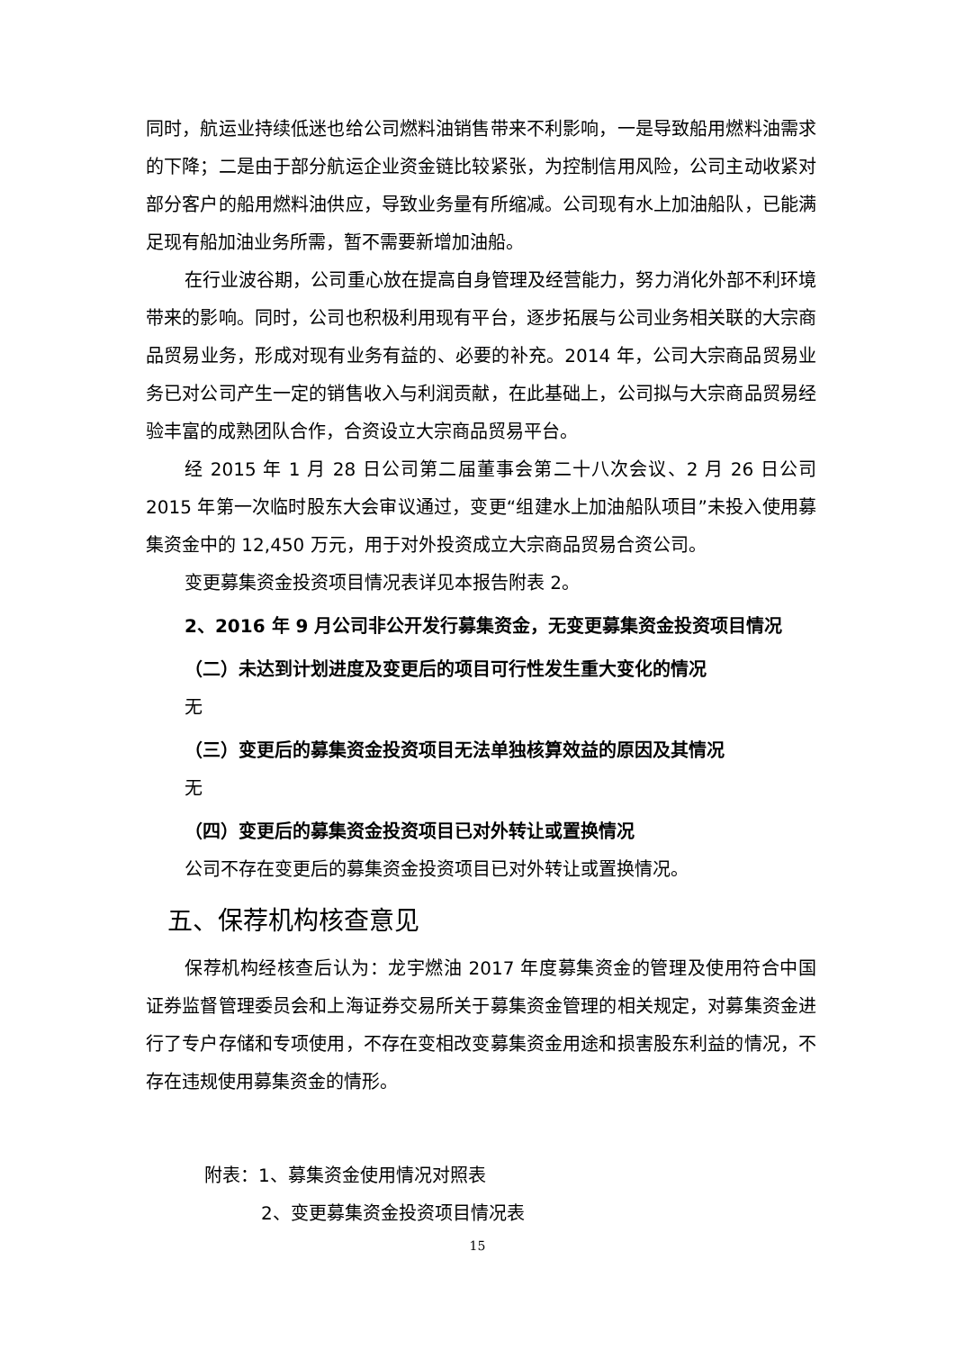同时，航运业持续低迷也给公司燃料油销售带来不利影响，一是导致船用燃料油需求的下降；二是由于部分航运企业资金链比较紧张，为控制信用风险，公司主动收紧对部分客户的船用燃料油供应，导致业务量有所缩减。公司现有水上加油船队，已能满足现有船加油业务所需，暂不需要新增加油船。
在行业波谷期，公司重心放在提高自身管理及经营能力，努力消化外部不利环境带来的影响。同时，公司也积极利用现有平台，逐步拓展与公司业务相关联的大宗商品贸易业务，形成对现有业务有益的、必要的补充。2014 年，公司大宗商品贸易业务已对公司产生一定的销售收入与利润贡献，在此基础上，公司拟与大宗商品贸易经验丰富的成熟团队合作，合资设立大宗商品贸易平台。
经 2015 年 1 月 28 日公司第二届董事会第二十八次会议、2 月 26 日公司 2015 年第一次临时股东大会审议通过，变更“组建水上加油船队项目”未投入使用募集资金中的 12,450 万元，用于对外投资成立大宗商品贸易合资公司。
变更募集资金投资项目情况表详见本报告附表 2。
2、2016 年 9 月公司非公开发行募集资金，无变更募集资金投资项目情况
（二）未达到计划进度及变更后的项目可行性发生重大变化的情况
无
（三）变更后的募集资金投资项目无法单独核算效益的原因及其情况
无
（四）变更后的募集资金投资项目已对外转让或置换情况
公司不存在变更后的募集资金投资项目已对外转让或置换情况。
五、保荐机构核查意见
保荐机构经核查后认为：龙宇燃油 2017 年度募集资金的管理及使用符合中国证券监督管理委员会和上海证券交易所关于募集资金管理的相关规定，对募集资金进行了专户存储和专项使用，不存在变相改变募集资金用途和损害股东利益的情况，不存在违规使用募集资金的情形。
附表：1、募集资金使用情况对照表
2、变更募集资金投资项目情况表
15